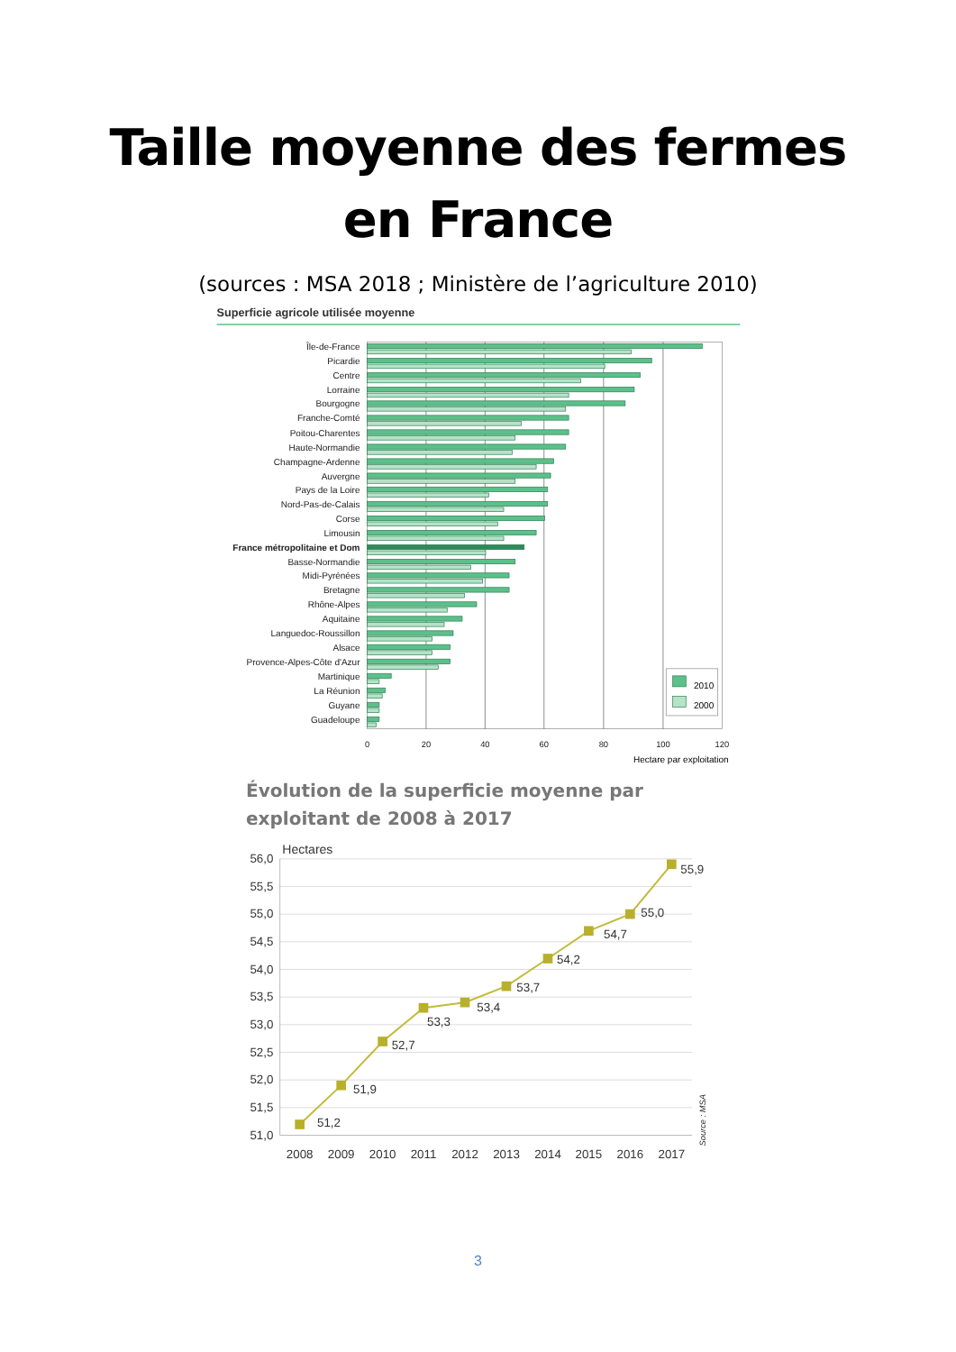Taille moyenne des fermes
en France
(sources : MSA 2018 ; Ministère de l’agriculture 2010)
Superficie agricole utilisée moyenne
Île-de-France
Picardie
Centre
Lorraine
Bourgogne
Franche-Comté
Poitou-Charentes
Haute-Normandie
Champagne-Ardenne
Auvergne
Pays de la Loire
Nord-Pas-de-Calais
Corse
Limousin
France métropolitaine et Dom
Basse-Normandie
Midi-Pyrénées
Bretagne
Rhône-Alpes
Aquitaine
Languedoc-Roussillon
Alsace
Provence-Alpes-Côte d'Azur
Martinique
La Réunion
Guyane
Guadeloupe
2010
2000
0
20
40
60
80
100
120
Hectare par exploitation
Évolution de la superficie moyenne par exploitant de 2008 à 2017
Hectares
56,0
55,5
55,0
54,5
54,0
53,5
53,0
52,5
52,0
51,5
51,0
51,2
51,9
52,7
53,3
53,4
53,7
54,2
54,7
55,0
55,9
2008
2009
2010
2011
2012
2013
2014
2015
2016
2017
Source : MSA
3